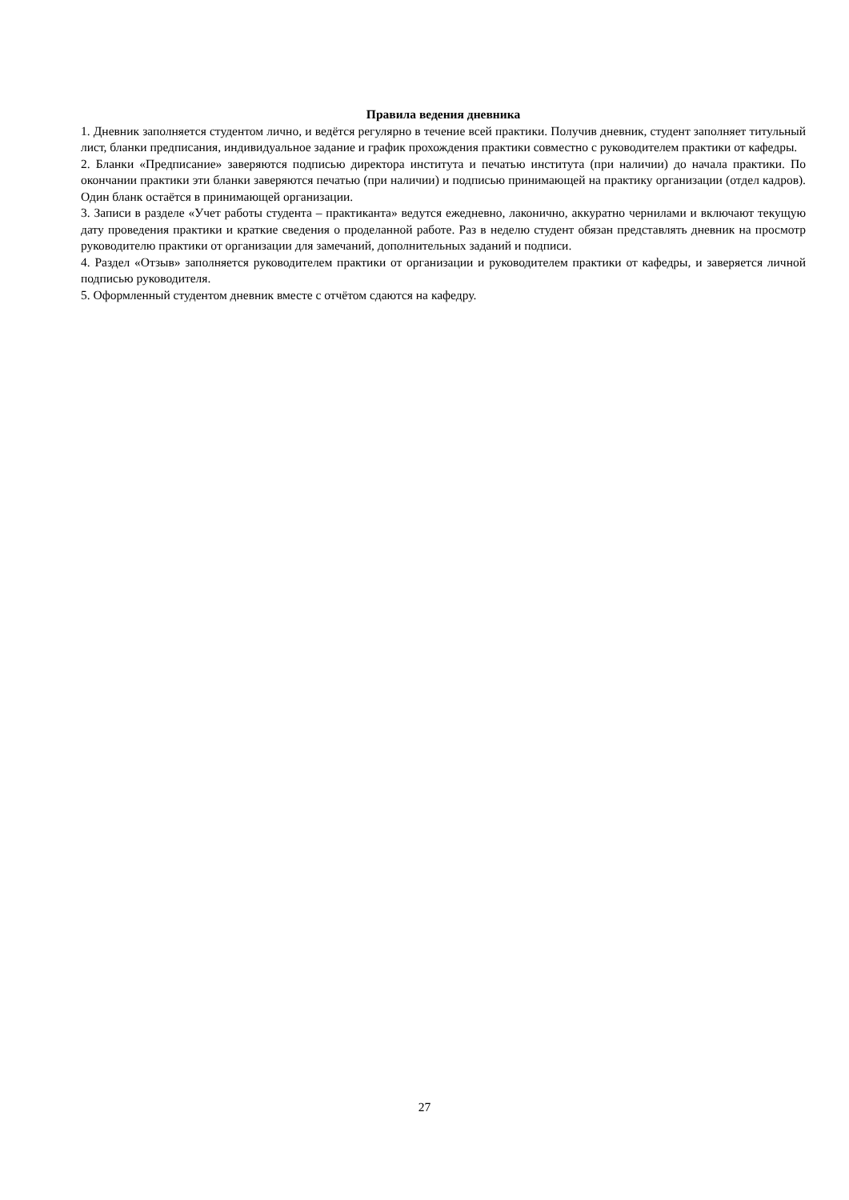Правила ведения дневника
1. Дневник заполняется студентом лично, и ведётся регулярно в течение всей практики. Получив дневник, студент заполняет титульный лист, бланки предписания, индивидуальное задание и график прохождения практики совместно с руководителем практики от кафедры.
2. Бланки «Предписание» заверяются подписью директора института и печатью института (при наличии) до начала практики. По окончании практики эти бланки заверяются печатью (при наличии) и подписью принимающей на практику организации (отдел кадров). Один бланк остаётся в принимающей организации.
3. Записи в разделе «Учет работы студента – практиканта» ведутся ежедневно, лаконично, аккуратно чернилами и включают текущую дату проведения практики и краткие сведения о проделанной работе. Раз в неделю студент обязан представлять дневник на просмотр руководителю практики от организации для замечаний, дополнительных заданий и подписи.
4. Раздел «Отзыв» заполняется руководителем практики от организации и руководителем практики от кафедры, и заверяется личной подписью руководителя.
5. Оформленный студентом дневник вместе с отчётом сдаются на кафедру.
27